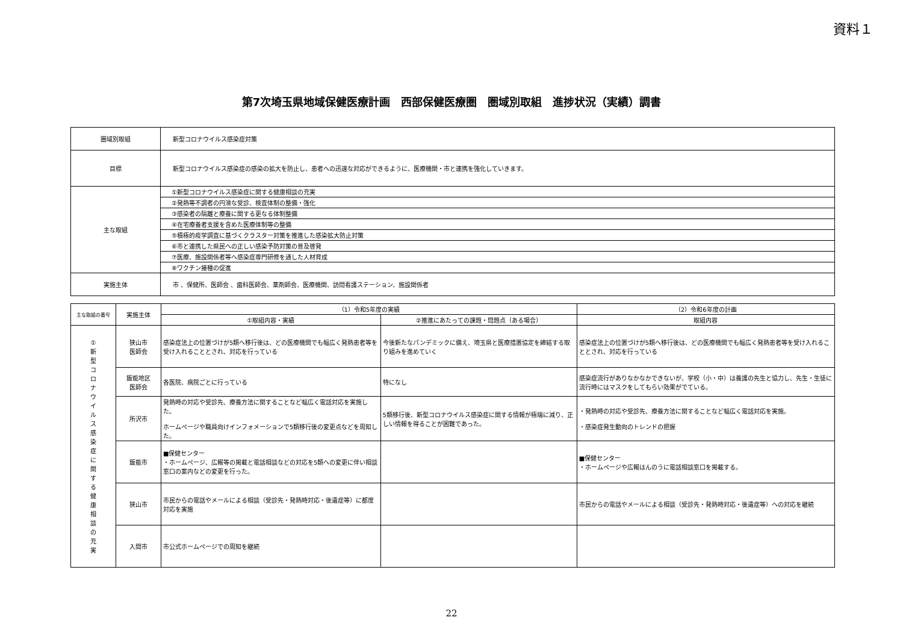資料１
第7次埼玉県地域保健医療計画　西部保健医療圏　圏域別取組　進捗状況（実績）調書
| 圏域別取組 | 新型コロナウイルス感染症対策 |
| 目標 | 新型コロナウイルス感染症の感染の拡大を防止し、患者への迅速な対応ができるように、医療機関・市と連携を強化していきます。 |
| 主な取組 | ①新型コロナウイルス感染症に関する健康相談の充実 |
| | ②発熱等不調者の円滑な受診、検査体制の整備・強化 |
| | ③感染者の隔離と療養に関する更なる体制整備 |
| | ④在宅療養者支援を含めた医療体制等の整備 |
| | ⑤積極的疫学調査に基づくクラスター対策を推進した感染拡大防止対策 |
| | ⑥市と連携した県民への正しい感染予防対策の普及啓発 |
| | ⑦医療、施設関係者等へ感染症専門研修を通した人材育成 |
| | ⑧ワクチン接種の促進 |
| 実施主体 | 市 、保健所、医師会 、歯科医師会、薬剤師会、医療機関、訪問看護ステーション、施設関係者 |
| 主な取組の番号 | 実施主体 | （1）令和5年度の実績 | | （2）令和6年度の計画 |
| --- | --- | --- | --- | --- |
| | | ①取組内容・実績 | ②推進にあたっての課題・問題点（ある場合） | 取組内容 |
| ① 新 型 コ ロ ナ ウ イ ル ス 感 染 症 に 関 す る 健 康 相 談 の 充 実 | 狭山市 医師会 | 感染症法上の位置づけが5類へ移行後は、どの医療機関でも幅広く発熱患者等を受け入れることとされ、対応を行っている | 今後新たなパンデミックに備え、埼玉県と医療措置協定を締結する取り組みを進めていく | 感染症法上の位置づけが5類へ移行後は、どの医療機関でも幅広く発熱患者等を受け入れることとされ、対応を行っている |
| | 飯能地区 医師会 | 各医院、病院ごとに行っている | 特になし | 感染症流行がありなかなかできないが、学校（小・中）は養護の先生と協力し、先生・生徒に流行時にはマスクをしてもらい効果がでている。 |
| | 所沢市 | 発熱時の対応や受診先、療養方法に関することなど幅広く電話対応を実施した。 ホームページや職員向けインフォメーションで5類移行後の変更点などを周知した。 | 5類移行後、新型コロナウイルス感染症に関する情報が極端に減り、正しい情報を得ることが困難であった。 | ・発熱時の対応や受診先、療養方法に関することなど幅広く電話対応を実施。 ・感染症発生動向のトレンドの把握 |
| | 飯能市 | ■保健センター ・ホームページ、広報等の掲載と電話相談などの対応を5類への変更に伴い相談窓口の案内などの変更を行った。 | | ■保健センター ・ホームページや広報はんのうに電話相談窓口を掲載する。 |
| | 狭山市 | 市民からの電話やメールによる相談（受診先・発熱時対応・後遺症等）に都度対応を実施 | | 市民からの電話やメールによる相談（受診先・発熱時対応・後遺症等）への対応を継続 |
| | 入間市 | 市公式ホームページでの周知を継続 | | |
22